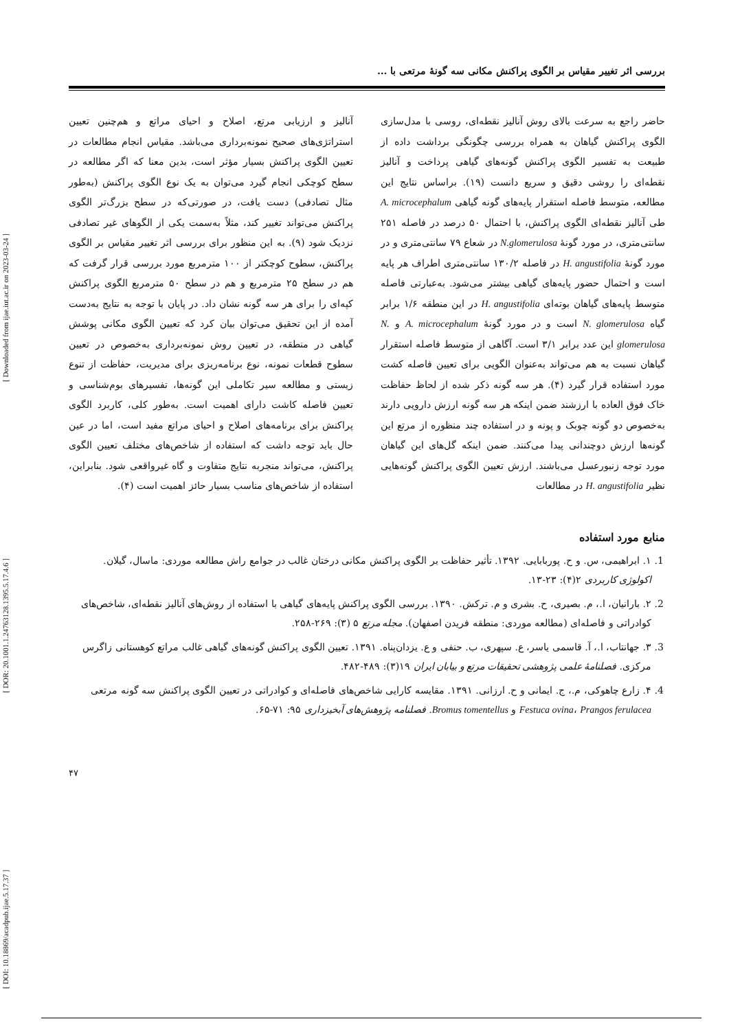[ DOI: 10.18869/acadpub.ijae.5.17.37 ] [ DOR: 20.1001.1.24763128.1395.5.17.4.6 ] [ Downloaded from ijae.iut.ac.ir on 2023-03-24 ]
بررسی اثر تغییر مقیاس بر الگوی پراکنش مکانی سه گونۀ مرتعی با ...
حاضر راجع به سرعت بالای روش آنالیز نقطه‌ای، روسی با مدل‌سازی الگوی پراکنش گیاهان به همراه بررسی چگونگی برداشت داده از طبیعت به تفسیر الگوی پراکنش گونه‌های گیاهی پرداخت و آنالیز نقطه‌ای را روشی دقیق و سریع دانست (۱۹). براساس نتایج این مطالعه، متوسط فاصله استقرار پایه‌های گونه گیاهی A. microcephalum طی آنالیز نقطه‌ای الگوی پراکنش، با احتمال ۵۰ درصد در فاصله ۲۵۱ سانتی‌متری، در مورد گونۀ N.glomerulosa در شعاع ۷۹ سانتی‌متری و در مورد گونۀ H. angustifolia در فاصله ۱۳۰/۲ سانتی‌متری اطراف هر پایه است و احتمال حضور پایه‌های گیاهی بیشتر می‌شود. به‌عبارتی فاصله متوسط پایه‌های گیاهان بوته‌ای H. angustifolia در این منطقه ۱/۶ برابر گیاه N. glomerulosa است و در مورد گونۀ A. microcephalum و N. glomerulosa این عدد برابر ۳/۱ است. آگاهی از متوسط فاصله استقرار گیاهان نسبت به هم می‌تواند به‌عنوان الگویی برای تعیین فاصله کشت مورد استفاده قرار گیرد (۴). هر سه گونه ذکر شده از لحاظ حفاظت خاک فوق العاده با ارزشند ضمن اینکه هر سه گونه ارزش دارویی دارند به‌خصوص دو گونه چوبک و پونه و در استفاده چند منظوره از مرتع این گونه‌ها ارزش دوچندانی پیدا می‌کنند. ضمن اینکه گل‌های این گیاهان مورد توجه زنبورعسل می‌باشند. ارزش تعیین الگوی پراکنش گونه‌هایی نظیر H. angustifolia در مطالعات
آنالیز و ارزیابی مرتع، اصلاح و احیای مراتع و هم‌چنین تعیین استراتژی‌های صحیح نمونه‌برداری می‌باشد. مقیاس انجام مطالعات در تعیین الگوی پراکنش بسیار مؤثر است، بدین معنا که اگر مطالعه در سطح کوچکی انجام گیرد می‌توان به یک نوع الگوی پراکنش (به‌طور مثال تصادفی) دست یافت، در صورتی‌که در سطح بزرگ‌تر الگوی پراکنش می‌تواند تغییر کند، مثلاً به‌سمت یکی از الگوهای غیر تصادفی نزدیک شود (۹). به این منظور برای بررسی اثر تغییر مقیاس بر الگوی پراکنش، سطوح کوچکتر از ۱۰۰ مترمربع مورد بررسی قرار گرفت که هم در سطح ۲۵ مترمربع و هم در سطح ۵۰ مترمربع الگوی پراکنش کپه‌ای را برای هر سه گونه نشان داد. در پایان با توجه به نتایج به‌دست آمده از این تحقیق می‌توان بیان کرد که تعیین الگوی مکانی پوشش گیاهی در منطقه، در تعیین روش نمونه‌برداری به‌خصوص در تعیین سطوح قطعات نمونه، نوع برنامه‌ریزی برای مدیریت، حفاظت از تنوع زیستی و مطالعه سیر تکاملی این گونه‌ها، تفسیرهای بوم‌شناسی و تعیین فاصله کاشت دارای اهمیت است. به‌طور کلی، کاربرد الگوی پراکنش برای برنامه‌های اصلاح و احیای مراتع مفید است، اما در عین حال باید توجه داشت که استفاده از شاخص‌های مختلف تعیین الگوی پراکنش، می‌تواند منجربه نتایج متفاوت و گاه غیرواقعی شود. بنابراین، استفاده از شاخص‌های مناسب بسیار حائز اهمیت است (۴).
منابع مورد استفاده
1. ۱. ابراهیمی، س. و ح. پوربابایی. ۱۳۹۲. تأثیر حفاظت بر الگوی پراکنش مکانی درختان غالب در جوامع راش مطالعه موردی: ماسال، گیلان. اکولوژی کاربردی ۲(۴): ۲۳-۱۳.
2. ۲. بارانیان، ا.، م. بصیری، ح. بشری و م. ترکش. ۱۳۹۰. بررسی الگوی پراکنش پایه‌های گیاهی با استفاده از روش‌های آنالیز نقطه‌ای، شاخص‌های کوادراتی و فاصله‌ای (مطالعه موردی: منطقه فریدن اصفهان). مجله مرتع ۵ (۳): ۲۶۹-۲۵۸.
3. ۳. جهانتاب، ا.، آ. قاسمی یاسر، ع. سپهری، ب. حنفی و ع. یزدان‌پناه. ۱۳۹۱. تعیین الگوی پراکنش گونه‌های گیاهی غالب مراتع کوهستانی زاگرس مرکزی. فصلنامۀ علمی پژوهشی تحقیقات مرتع و بیابان ایران ۱۹(۳): ۴۸۹-۴۸۲.
4. ۴. زارع چاهوکی، م.، ج. ایمانی و ح. ارزانی. ۱۳۹۱. مقایسه کارایی شاخص‌های فاصله‌ای و کوادراتی در تعیین الگوی پراکنش سه گونه مرتعی Festuca ovina، Prangos ferulacea و Bromus tomentellus. فصلنامه پژوهش‌های آبخیزداری ۹۵: ۷۱-۶۵.
۴۷